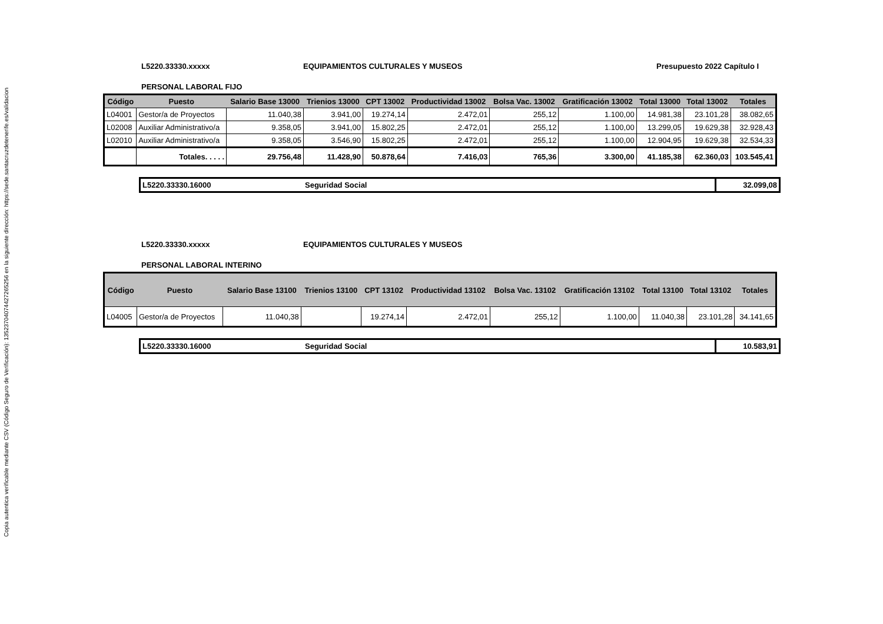Copia autentica verificable mediante CSV (Código Seguro de Verificación): 13523704074427265256 en la siguiente dirección: https://sede.santacruzdetenerife.es/validacion
L5220.33330.xxxxx EQUIPAMIENTOS CULTURALES Y MUSEOS Presupuesto 2022 Capítulo I
PERSONAL LABORAL FIJO
| Código | Puesto | Salario Base 13000 | Trienios 13000 | CPT 13002 | Productividad 13002 | Bolsa Vac. 13002 | Gratificación 13002 | Total 13000 | Total 13002 | Totales |
| --- | --- | --- | --- | --- | --- | --- | --- | --- | --- | --- |
| L04001 | Gestor/a de Proyectos | 11.040,38 | 3.941,00 | 19.274,14 | 2.472,01 | 255,12 | 1.100,00 | 14.981,38 | 23.101,28 | 38.082,65 |
| L02008 | Auxiliar Administrativo/a | 9.358,05 | 3.941,00 | 15.802,25 | 2.472,01 | 255,12 | 1.100,00 | 13.299,05 | 19.629,38 | 32.928,43 |
| L02010 | Auxiliar Administrativo/a | 9.358,05 | 3.546,90 | 15.802,25 | 2.472,01 | 255,12 | 1.100,00 | 12.904,95 | 19.629,38 | 32.534,33 |
| | Totales. . . . . | 29.756,48 | 11.428,90 | 50.878,64 | 7.416,03 | 765,36 | 3.300,00 | 41.185,38 | 62.360,03 | 103.545,41 |
L5220.33330.16000 Seguridad Social 32.099,08
L5220.33330.xxxxx EQUIPAMIENTOS CULTURALES Y MUSEOS
PERSONAL LABORAL INTERINO
| Código | Puesto | Salario Base 13100 | Trienios 13100 | CPT 13102 | Productividad 13102 | Bolsa Vac. 13102 | Gratificación 13102 | Total 13100 | Total 13102 | Totales |
| --- | --- | --- | --- | --- | --- | --- | --- | --- | --- | --- |
| L04005 | Gestor/a de Proyectos | 11.040,38 | | 19.274,14 | 2.472,01 | 255,12 | 1.100,00 | 11.040,38 | 23.101,28 | 34.141,65 |
L5220.33330.16000 Seguridad Social 10.583,91